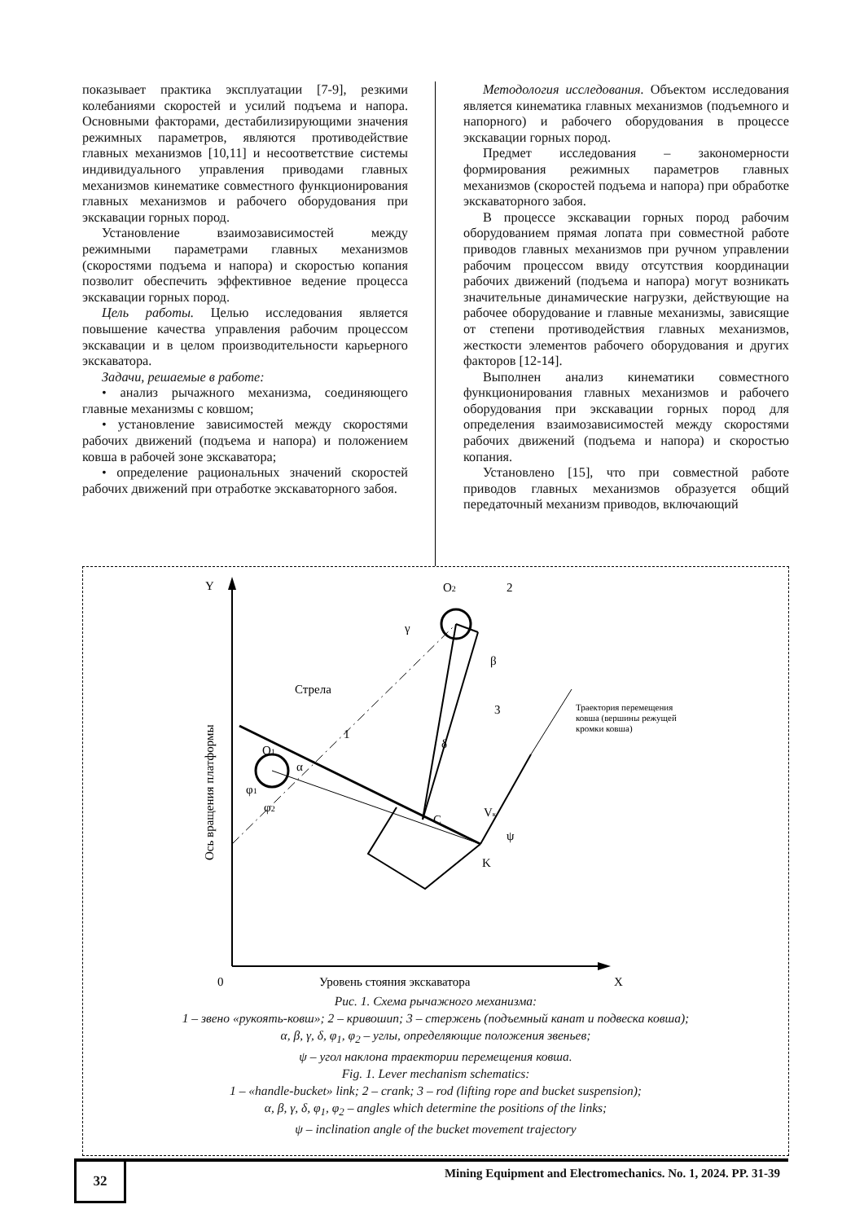показывает практика эксплуатации [7-9], резкими колебаниями скоростей и усилий подъема и напора. Основными факторами, дестабилизирующими значения режимных параметров, являются противодействие главных механизмов [10,11] и несоответствие системы индивидуального управления приводами главных механизмов кинематике совместного функционирования главных механизмов и рабочего оборудования при экскавации горных пород.
Установление взаимозависимостей между режимными параметрами главных механизмов (скоростями подъема и напора) и скоростью копания позволит обеспечить эффективное ведение процесса экскавации горных пород.
Цель работы. Целью исследования является повышение качества управления рабочим процессом экскавации и в целом производительности карьерного экскаватора.
Задачи, решаемые в работе:
• анализ рычажного механизма, соединяющего главные механизмы с ковшом;
• установление зависимостей между скоростями рабочих движений (подъема и напора) и положением ковша в рабочей зоне экскаватора;
• определение рациональных значений скоростей рабочих движений при отработке экскаваторного забоя.
Методология исследования. Объектом исследования является кинематика главных механизмов (подъемного и напорного) и рабочего оборудования в процессе экскавации горных пород.
Предмет исследования – закономерности формирования режимных параметров главных механизмов (скоростей подъема и напора) при обработке экскаваторного забоя.
В процессе экскавации горных пород рабочим оборудованием прямая лопата при совместной работе приводов главных механизмов при ручном управлении рабочим процессом ввиду отсутствия координации рабочих движений (подъема и напора) могут возникать значительные динамические нагрузки, действующие на рабочее оборудование и главные механизмы, зависящие от степени противодействия главных механизмов, жесткости элементов рабочего оборудования и других факторов [12-14].
Выполнен анализ кинематики совместного функционирования главных механизмов и рабочего оборудования при экскавации горных пород для определения взаимозависимостей между скоростями рабочих движений (подъема и напора) и скоростью копания.
Установлено [15], что при совместной работе приводов главных механизмов образуется общий передаточный механизм приводов, включающий
Y
X
0
Уровень стояния экскаватора
Ось вращения платформы
O1
O2
2
1
3
β
γ
δ
α
φ1
φ2
C
K
Vк
ψ
Стрела
Траектория перемещения
ковша (вершины режущей
кромки ковша)
Рис. 1. Схема рычажного механизма:
1 – звено «рукоять-ковш»; 2 – кривошип; 3 – стержень (подъемный канат и подвеска ковша);
α, β, γ, δ, φ<sub>1</sub>, φ<sub>2</sub> – углы, определяющие положения звеньев;
ψ – угол наклона траектории перемещения ковша.
Fig. 1. Lever mechanism schematics:
1 – «handle-bucket» link; 2 – crank; 3 – rod (lifting rope and bucket suspension);
α, β, γ, δ, φ<sub>1</sub>, φ<sub>2</sub> – angles which determine the positions of the links;
ψ – inclination angle of the bucket movement trajectory
32
Mining Equipment and Electromechanics. No. 1, 2024. PP. 31-39